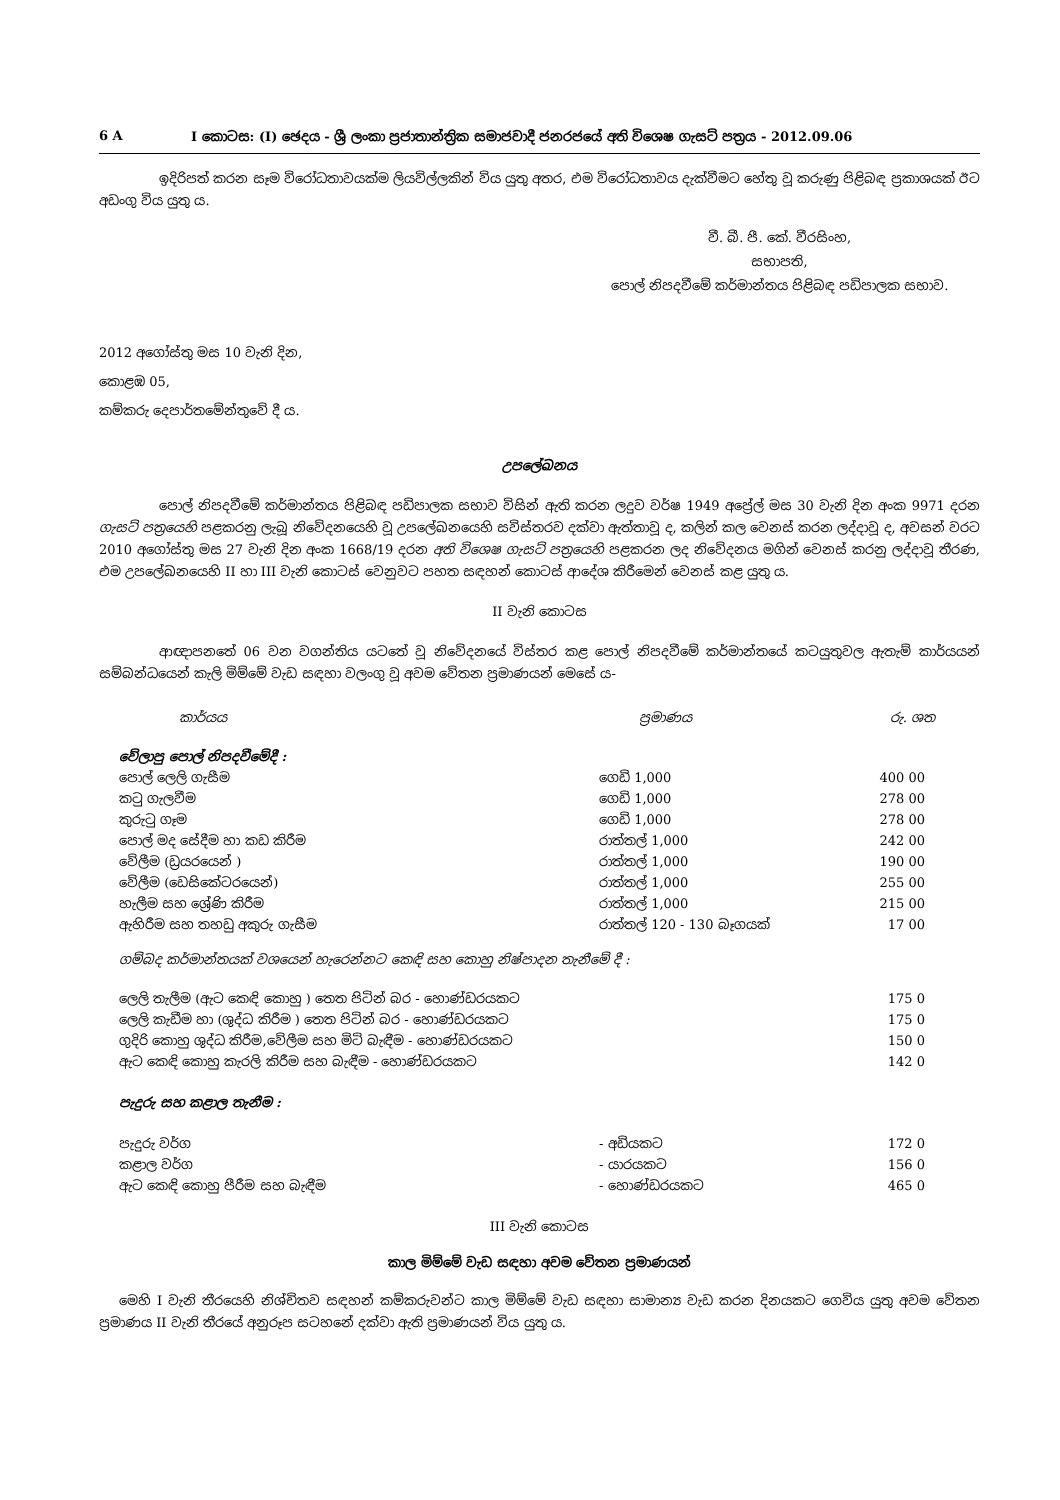6 A I කොටස: (I) ඡෙදය - ශ්‍රී ලංකා ප්‍රජාතාන්ත්‍රික සමාජවාදී ජනරජයේ අති විශෙෂ ගැසට් පත්‍රය - 2012.09.06
ඉදිරිපත් කරන සෑම විරෝධතාවයක්ම ලියවිල්ලකින් විය යුතු අතර, එම විරෝධතාවය දැක්වීමට හේතු වූ කරුණු පිළිබඳ ප්‍රකාශයක් ඊට අඩංගු විය යුතු ය.
වී. බී. පී. කේ. වීරසිංහ,
සභාපති,
පොල් නිපදවීමේ කර්මාන්තය පිළිබඳ පඩිපාලක සභාව.
2012 අගෝස්තු මස 10 වැනි දින,
කොළඹ 05,
කම්කරු දෙපාර්තමේන්තුවේ දී ය.
උපලේඛනය
පොල් නිපදවීමේ කර්මාන්තය පිළිබඳ පඩිපාලක සභාව විසින් ඇති කරන ලදුව වර්ෂ 1949 අප්‍රේල් මස 30 වැනි දින අංක 9971 දරන ගැසට් පත්‍රයෙහි පළකරනු ලැබූ නිවේදනයෙහි වූ උපලේඛනයෙහි සවිස්තරව දක්වා ඇත්තාවූ ද, කලින් කල වෙනස් කරන ලද්දාවූ ද, අවසන් වරට 2010 අගෝස්තු මස 27 වැනි දින අංක 1668/19 දරන අති විශෙෂ ගැසට් පත්‍රයෙහි පළකරන ලද නිවේදනය මගින් වෙනස් කරනු ලද්දාවූ තීරණ, එම උපලේඛනයෙහි II හා III වැනි කොටස් වෙනුවට පහත සඳහන් කොටස් ආදේශ කිරීමෙන් වෙනස් කළ යුතු ය.
II වැනි කොටස
ආඥාපනතේ 06 වන වගන්තිය යටතේ වූ නිවේදනයේ විස්තර කළ පොල් නිපදවීමේ කර්මාන්තයේ කටයුතුවල ඇතැම් කාර්යයන් සම්බන්ධයෙන් කැලි මිම්මේ වැඩ සඳහා වලංගු වූ අවම වේතන ප්‍රමාණයන් මෙසේ ය-
| කාර්යය | ප්‍රමාණය | රු. ශත |
| වේලාපු පොල් නිපදවීමේදී : | | |
| පොල් ලෙලි ගැසීම | ගෙඩි 1,000 | 400 00 |
| කටු ගැලවීම | ගෙඩි 1,000 | 278 00 |
| කුරුටු ගෑම | ගෙඩි 1,000 | 278 00 |
| පොල් මද සේදීම හා කඩ කිරීම | රාත්තල් 1,000 | 242 00 |
| වේලීම (ඩ්‍රයරයෙන් ) | රාත්තල් 1,000 | 190 00 |
| වේලීම (ඩෙසිකේටරයෙන්) | රාත්තල් 1,000 | 255 00 |
| හැලීම සහ ශ්‍රේණි කිරීම | රාත්තල් 1,000 | 215 00 |
| ඇහිරීම සහ තහඩු අකුරු ගැසීම | රාත්තල් 120 - 130 බෑගයක් | 17 00 |
| ගම්බද කර්මාන්තයක් වශයෙන් හැරෙන්නට කෙඳි සහ කොහු නිෂ්පාදන තැනීමේ දී : | | |
| ලෙලි තැලීම (ඇට කෙඳි කොහු ) තෙත පිටින් බර - හොණ්ඩරයකට | | 175 0 |
| ලෙලි කැඩීම හා (ශුද්ධ කිරීම ) තෙත පිටින් බර - හොණ්ඩරයකට | | 175 0 |
| ගුදිරි කොහු ශුද්ධ කිරීම,වේලීම සහ මිටි බැඳීම - හොණ්ඩරයකට | | 150 0 |
| ඇට කෙඳි කොහු කැරලි කිරීම සහ බැඳීම - හොණ්ඩරයකට | | 142 0 |
| පැදුරු සහ කළාල තැනීම : | | |
| පැදුරු වර්ග | - අඩියකට | 172 0 |
| කළාල වර්ග | - යාරයකට | 156 0 |
| ඇට කෙඳි කොහු පීරීම සහ බැඳීම | - හොණ්ඩරයකට | 465 0 |
III වැනි කොටස
කාල මිම්මේ වැඩ සඳහා අවම වේතන ප්‍රමාණයන්
මෙහි I වැනි තීරයෙහි නිශ්චිතව සඳහන් කම්කරුවන්ට කාල මිම්මේ වැඩ සඳහා සාමාන්‍ය වැඩ කරන දිනයකට ගෙවිය යුතු අවම වේතන ප්‍රමාණය II වැනි තීරයේ අනුරූප සටහනේ දක්වා ඇති ප්‍රමාණයන් විය යුතු ය.